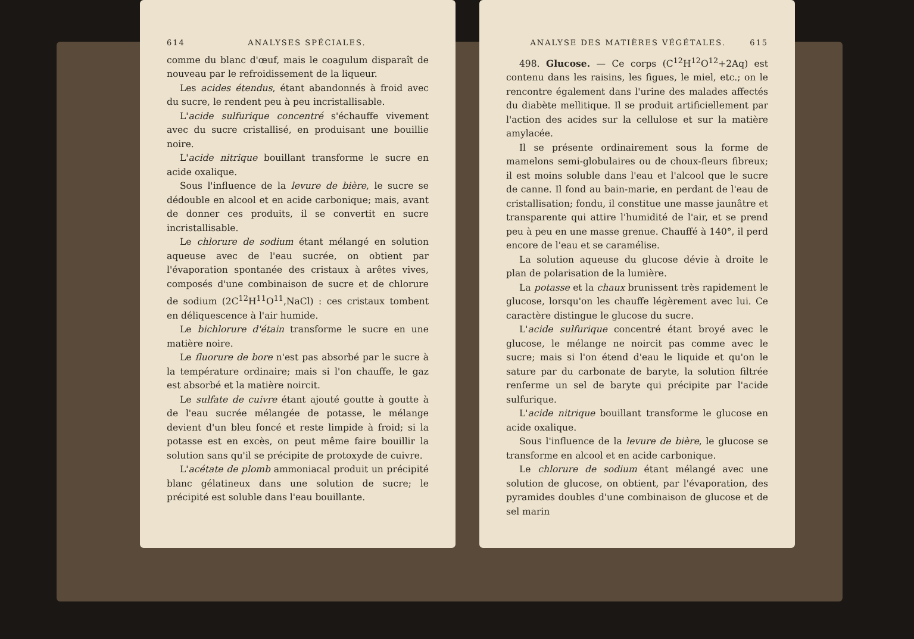614 ANALYSES SPÉCIALES.
comme du blanc d'œuf, mais le coagulum disparaît de nouveau par le refroidissement de la liqueur.
Les acides étendus, étant abandonnés à froid avec du sucre, le rendent peu à peu incristallisable.
L'acide sulfurique concentré s'échauffe vivement avec du sucre cristallisé, en produisant une bouillie noire.
L'acide nitrique bouillant transforme le sucre en acide oxalique.
Sous l'influence de la levure de bière, le sucre se dédouble en alcool et en acide carbonique; mais, avant de donner ces produits, il se convertit en sucre incristallisable.
Le chlorure de sodium étant mélangé en solution aqueuse avec de l'eau sucrée, on obtient par l'évaporation spontanée des cristaux à arêtes vives, composés d'une combinaison de sucre et de chlorure de sodium (2C<sup>12</sup>H<sup>11</sup>O<sup>11</sup>,NaCl) : ces cristaux tombent en déliquescence à l'air humide.
Le bichlorure d'étain transforme le sucre en une matière noire.
Le fluorure de bore n'est pas absorbé par le sucre à la température ordinaire; mais si l'on chauffe, le gaz est absorbé et la matière noircit.
Le sulfate de cuivre étant ajouté goutte à goutte à de l'eau sucrée mélangée de potasse, le mélange devient d'un bleu foncé et reste limpide à froid; si la potasse est en excès, on peut même faire bouillir la solution sans qu'il se précipite de protoxyde de cuivre.
L'acétate de plomb ammoniacal produit un précipité blanc gélatineux dans une solution de sucre; le précipité est soluble dans l'eau bouillante.
ANALYSE DES MATIÈRES VÉGÉTALES. 615
498. Glucose. — Ce corps (C<sup>12</sup>H<sup>12</sup>O<sup>12</sup>+2Aq) est contenu dans les raisins, les figues, le miel, etc.; on le rencontre également dans l'urine des malades affectés du diabète mellitique. Il se produit artificiellement par l'action des acides sur la cellulose et sur la matière amylacée.
Il se présente ordinairement sous la forme de mamelons semi-globulaires ou de choux-fleurs fibreux; il est moins soluble dans l'eau et l'alcool que le sucre de canne. Il fond au bain-marie, en perdant de l'eau de cristallisation; fondu, il constitue une masse jaunâtre et transparente qui attire l'humidité de l'air, et se prend peu à peu en une masse grenue. Chauffé à 140°, il perd encore de l'eau et se caramélise.
La solution aqueuse du glucose dévie à droite le plan de polarisation de la lumière.
La potasse et la chaux brunissent très rapidement le glucose, lorsqu'on les chauffe légèrement avec lui. Ce caractère distingue le glucose du sucre.
L'acide sulfurique concentré étant broyé avec le glucose, le mélange ne noircit pas comme avec le sucre; mais si l'on étend d'eau le liquide et qu'on le sature par du carbonate de baryte, la solution filtrée renferme un sel de baryte qui précipite par l'acide sulfurique.
L'acide nitrique bouillant transforme le glucose en acide oxalique.
Sous l'influence de la levure de bière, le glucose se transforme en alcool et en acide carbonique.
Le chlorure de sodium étant mélangé avec une solution de glucose, on obtient, par l'évaporation, des pyramides doubles d'une combinaison de glucose et de sel marin